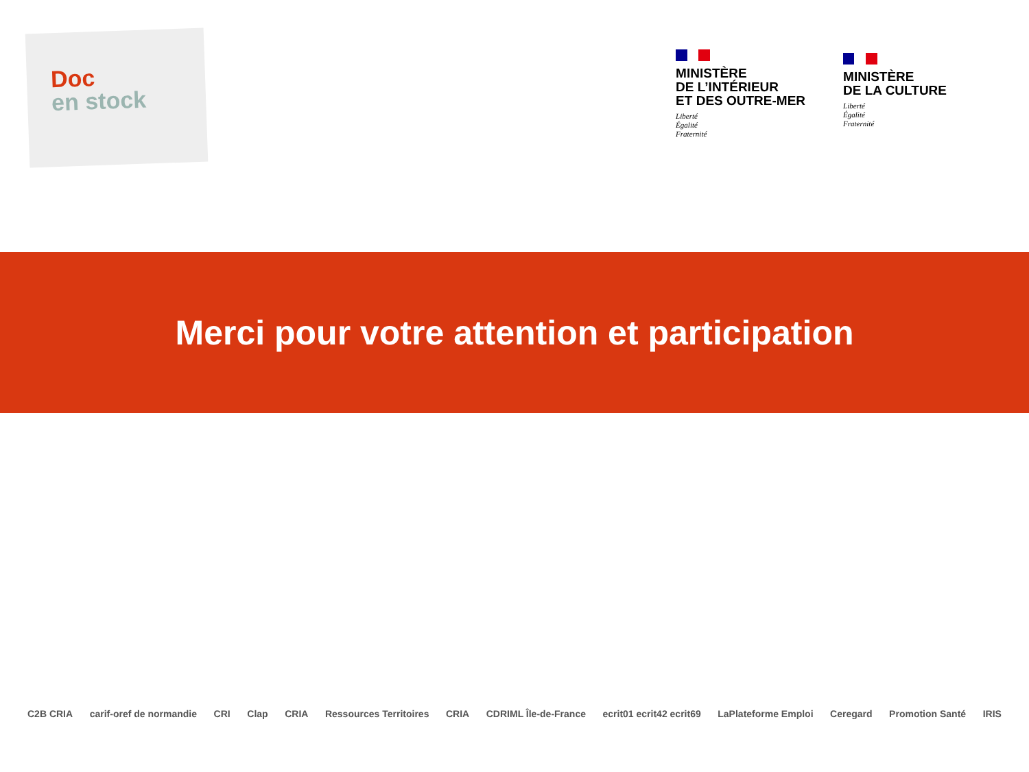Doc
en stock
MINISTÈRE
DE L’INTÉRIEUR
ET DES OUTRE-MER
Liberté
Égalité
Fraternité
MINISTÈRE
DE LA CULTURE
Liberté
Égalité
Fraternité
Merci pour votre attention et participation
C2B CRIA carif-oref de normandie CRI Clap CRIA Ressources Territoires CRIA CDRIML Île-de-France ecrit01 ecrit42 ecrit69 LaPlateforme Emploi Ceregard Promotion Santé IRIS